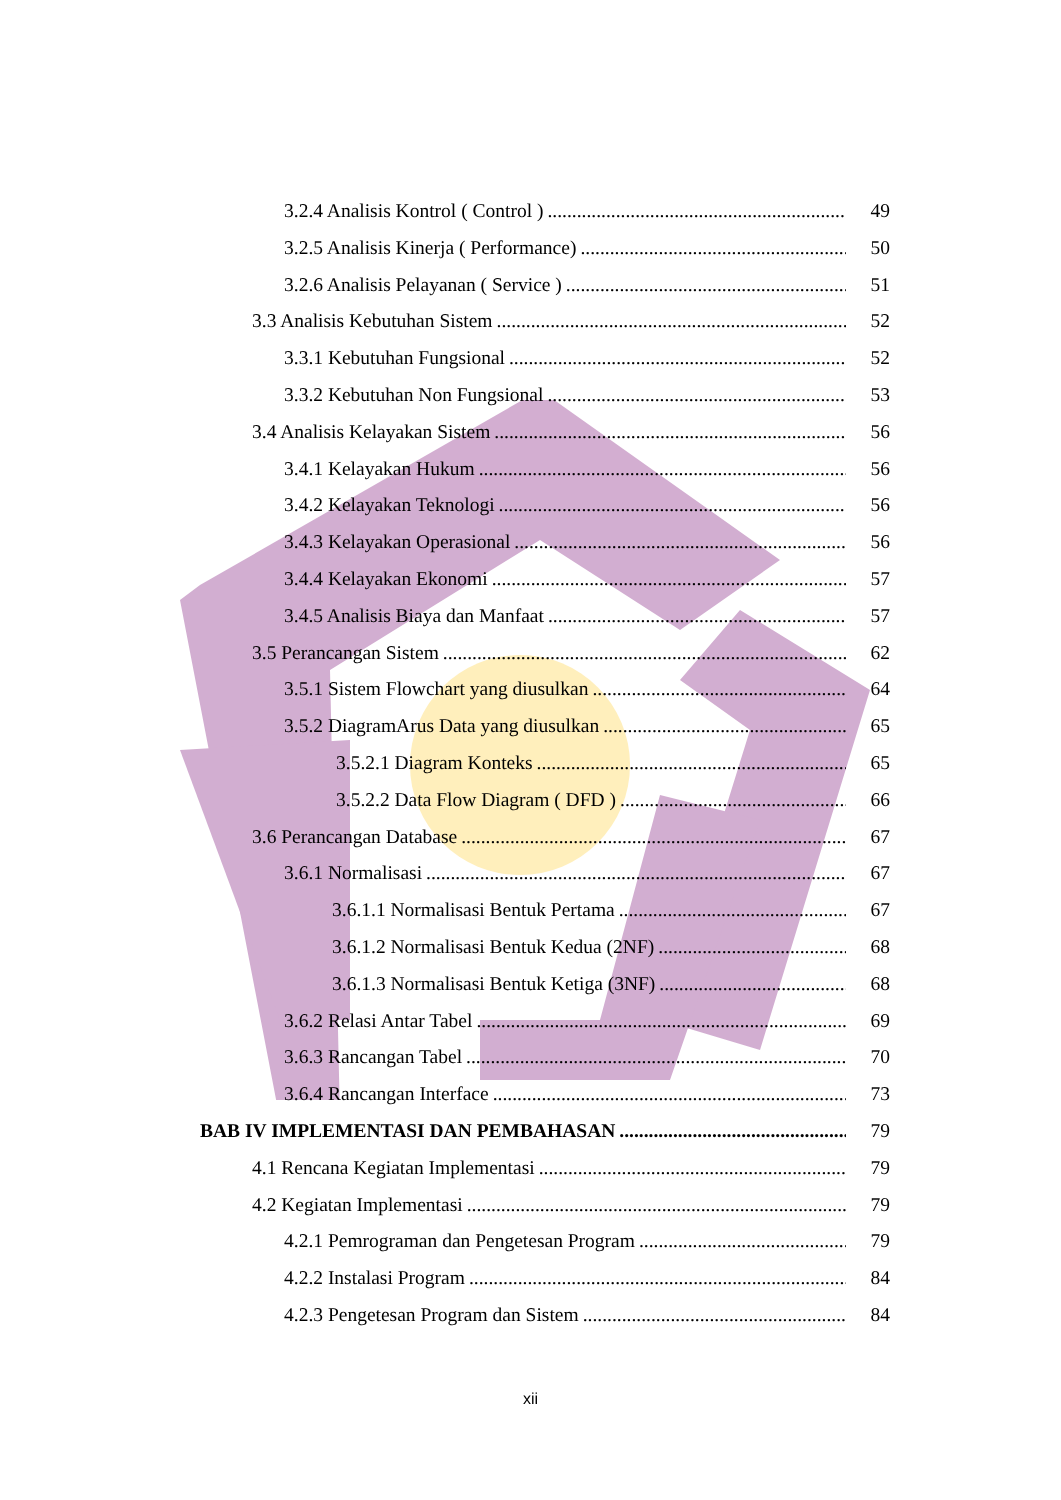3.2.4 Analisis Kontrol ( Control ) 49
3.2.5 Analisis Kinerja ( Performance) 50
3.2.6 Analisis Pelayanan ( Service ) 51
3.3 Analisis Kebutuhan Sistem 52
3.3.1 Kebutuhan Fungsional 52
3.3.2 Kebutuhan Non Fungsional 53
3.4 Analisis Kelayakan Sistem 56
3.4.1 Kelayakan Hukum 56
3.4.2 Kelayakan Teknologi 56
3.4.3 Kelayakan Operasional 56
3.4.4 Kelayakan Ekonomi 57
3.4.5 Analisis Biaya dan Manfaat 57
3.5 Perancangan Sistem 62
3.5.1 Sistem Flowchart yang diusulkan 64
3.5.2 DiagramArus Data yang diusulkan 65
3.5.2.1 Diagram Konteks 65
3.5.2.2 Data Flow Diagram ( DFD ) 66
3.6 Perancangan Database 67
3.6.1 Normalisasi 67
3.6.1.1 Normalisasi Bentuk Pertama 67
3.6.1.2 Normalisasi Bentuk Kedua (2NF) 68
3.6.1.3 Normalisasi Bentuk Ketiga (3NF) 68
3.6.2 Relasi Antar Tabel 69
3.6.3 Rancangan Tabel 70
3.6.4 Rancangan Interface 73
BAB IV IMPLEMENTASI DAN PEMBAHASAN 79
4.1 Rencana Kegiatan Implementasi 79
4.2 Kegiatan Implementasi 79
4.2.1 Pemrograman dan Pengetesan Program 79
4.2.2 Instalasi Program 84
4.2.3 Pengetesan Program dan Sistem 84
xii